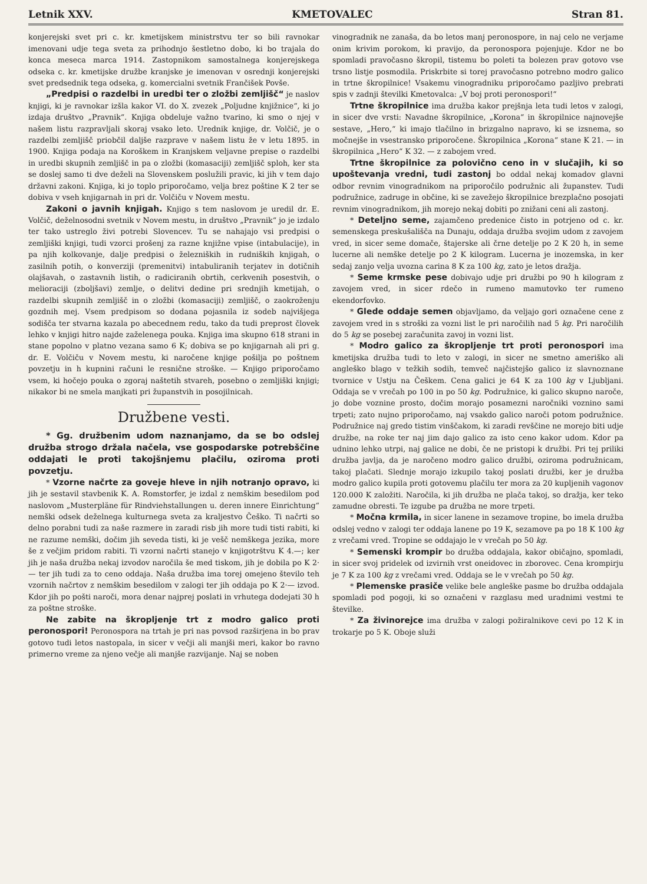Letnik XXV. KMETOVALEC Stran 81.
konjerejski svet pri c. kr. kmetijskem ministrstvu ter so bili ravnokar imenovani udje tega sveta za prihodnjo šestletno dobo, ki bo trajala do konca meseca marca 1914. Zastopnikom samostalnega konjerejskega odseka c. kr. kmetijske družbe kranjske je imenovan v osrednji konjerejski svet predsednik tega odseka, g. komercialni svetnik Frančišek Povše.
„Predpisi o razdelbi in uredbi ter o zložbi zemljišč“ je naslov knjigi, ki je ravnokar izšla kakor VI. do X. zvezek „Poljudne knjižnice“, ki jo izdaja društvo „Pravnik“. Knjiga obdeluje važno tvarino, ki smo o njej v našem listu razpravljali skoraj vsako leto. Urednik knjige, dr. Volčič, je o razdelbi zemljišč priobčil daljše razprave v našem listu že v letu 1895. in 1900. Knjiga podaja na Koroškem in Kranjskem veljavne prepise o razdelbi in uredbi skupnih zemljišč in pa o zložbi (komasaciji) zemljišč sploh, ker sta se doslej samo ti dve deželi na Slovenskem poslužili pravic, ki jih v tem dajo državni zakoni. Knjiga, ki jo toplo priporočamo, velja brez poštine K 2 ter se dobiva v vseh knjigarnah in pri dr. Volčiču v Novem mestu.
Zakoni o javnih knjigah. Knjigo s tem naslovom je uredil dr. E. Volčič, deželnosodni svetnik v Novem mestu, in društvo „Pravnik“ jo je izdalo ter tako ustreglo živi potrebi Slovencev. Tu se nahajajo vsi predpisi o zemljiški knjigi, tudi vzorci prošenj za razne knjižne vpise (intabulacije), in pa njih kolkovanje, dalje predpisi o železniških in rudniških knjigah, o zasilnih potih, o konverziji (premenitvi) intabuliranih terjatev in dotičnih olajšavah, o zastavnih listih, o radiciranih obrtih, cerkvenih posestvih, o melioraciji (zboljšavi) zemlje, o delitvi dedine pri srednjih kmetijah, o razdelbi skupnih zemljišč in o zložbi (komasaciji) zemljišč, o zaokroženju gozdnih mej. Vsem predpisom so dodana pojasnila iz sodeb najvišjega sodišča ter stvarna kazala po abecednem redu, tako da tudi preprost človek lehko v knjigi hitro najde zaželenega pouka. Knjiga ima skupno 618 strani in stane popolno v platno vezana samo 6 K; dobiva se po knjigarnah ali pri g. dr. E. Volčiču v Novem mestu, ki naročene knjige pošilja po poštnem povzetju in h kupnini računi le resnične stroške. — Knjigo priporočamo vsem, ki hočejo pouka o zgoraj naštetih stvareh, posebno o zemljiški knjigi; nikakor bi ne smela manjkati pri županstvih in posojilnicah.
Družbene vesti.
* Gg. družbenim udom naznanjamo, da se bo odslej družba strogo držala načela, vse gospodarske potrebščine oddajati le proti takojšnjemu plačilu, oziroma proti povzetju.
* Vzorne načrte za goveje hleve in njih notranjo opravo, ki jih je sestavil stavbenik K. A. Romstorfer, je izdal z nemškim besedilom pod naslovom „Musterpläne für Rindviehstallungen u. deren innere Einrichtung“ nemški odsek deželnega kulturnega sveta za kraljestvo Češko. Ti načrti so delno porabni tudi za naše razmere in zaradi risb jih more tudi tisti rabiti, ki ne razume nemški, dočim jih seveda tisti, ki je vešč nemškega jezika, more še z večjim pridom rabiti. Ti vzorni načrti stanejo v knjigotrštvu K 4.—; ker jih je naša družba nekaj izvodov naročila še med tiskom, jih je dobila po K 2·— ter jih tudi za to ceno oddaja. Naša družba ima torej omejeno število teh vzornih načrtov z nemškim besedilom v zalogi ter jih oddaja po K 2·— izvod. Kdor jih po pošti naroči, mora denar najprej poslati in vrhutega dodejati 30 h za poštne stroške.
Ne zabite na škropljenje trt z modro galico proti peronospori! Peronospora na trtah je pri nas povsod razširjena in bo prav gotovo tudi letos nastopala, in sicer v večji ali manjši meri, kakor bo ravno primerno vreme za njeno večje ali manjše razvijanje. Naj se noben
vinogradnik ne zanaša, da bo letos manj peronospore, in naj celo ne verjame onim krivim porokom, ki pravijo, da peronospora pojenjuje. Kdor ne bo spomladi pravočasno škropil, tistemu bo poleti ta bolezen prav gotovo vse trsno listje posmodila. Priskrbite si torej pravočasno potrebno modro galico in trtne škropilnice! Vsakemu vinogradniku priporočamo pazljivo prebrati spis v zadnji številki Kmetovalca: „V boj proti peronospori!“
Trtne škropilnice ima družba kakor prejšnja leta tudi letos v zalogi, in sicer dve vrsti: Navadne škropilnice, „Korona“ in škropilnice najnovejše sestave, „Hero,“ ki imajo tlačilno in brizgalno napravo, ki se izsnema, so močnejše in vsestransko priporočene. Škropilnica „Korona“ stane K 21. — in škropilnica „Hero“ K 32. — z zabojem vred.
Trtne škropilnice za polovično ceno in v slučajih, ki so upoštevanja vredni, tudi zastonj bo oddal nekaj komadov glavni odbor revnim vinogradnikom na priporočilo podružnic ali županstev. Tudi podružnice, zadruge in občine, ki se zavežejo škropilnice brezplačno posojati revnim vinogradnikom, jih morejo nekaj dobiti po znižani ceni ali zastonj.
* Deteljno seme, zajamčeno predenice čisto in potrjeno od c. kr. semenskega preskušališča na Dunaju, oddaja družba svojim udom z zavojem vred, in sicer seme domače, štajerske ali črne detelje po 2 K 20 h, in seme lucerne ali nemške detelje po 2 K kilogram. Lucerna je inozemska, in ker sedaj zanjo velja uvozna carina 8 K za 100 kg, zato je letos dražja.
* Seme krmske pese dobivajo udje pri družbi po 90 h kilogram z zavojem vred, in sicer rdečo in rumeno mamutovko ter rumeno ekendorfovko.
* Glede oddaje semen objavljamo, da veljajo gori označene cene z zavojem vred in s stroški za vozni list le pri naročilih nad 5 kg. Pri naročilih do 5 kg se posebej zaračunita zavoj in vozni list.
* Modro galico za škropljenje trt proti peronospori ima kmetijska družba tudi to leto v zalogi, in sicer ne smetno ameriško ali angleško blago v težkih sodih, temveč najčistejšo galico iz slavnoznane tvornice v Ustju na Češkem. Cena galici je 64 K za 100 kg v Ljubljani. Oddaja se v vrečah po 100 in po 50 kg. Podružnice, ki galico skupno naroče, jo dobe voznine prosto, dočim morajo posamezni naročniki voznino sami trpeti; zato nujno priporočamo, naj vsakdo galico naroči potom podružnice. Podružnice naj gredo tistim vinščakom, ki zaradi revščine ne morejo biti udje družbe, na roke ter naj jim dajo galico za isto ceno kakor udom. Kdor pa udnino lehko utrpi, naj galice ne dobi, če ne pristopi k družbi. Pri tej priliki družba javlja, da je naročeno modro galico družbi, oziroma podružnicam, takoj plačati. Slednje morajo izkupilo takoj poslati družbi, ker je družba modro galico kupila proti gotovemu plačilu ter mora za 20 kupljenih vagonov 120.000 K založiti. Naročila, ki jih družba ne plača takoj, so dražja, ker teko zamudne obresti. Te izgube pa družba ne more trpeti.
* Močna krmila, in sicer lanene in sezamove tropine, bo imela družba odslej vedno v zalogi ter oddaja lanene po 19 K, sezamove pa po 18 K 100 kg z vrečami vred. Tropine se oddajajo le v vrečah po 50 kg.
* Semenski krompir bo družba oddajala, kakor običajno, spomladi, in sicer svoj pridelek od izvirnih vrst oneidovec in zborovec. Cena krompirju je 7 K za 100 kg z vrečami vred. Oddaja se le v vrečah po 50 kg.
* Plemenske prasiče velike bele angleške pasme bo družba oddajala spomladi pod pogoji, ki so označeni v razglasu med uradnimi vestmi te številke.
* Za živinorejce ima družba v zalogi požiralnikove cevi po 12 K in trokarje po 5 K. Oboje služi